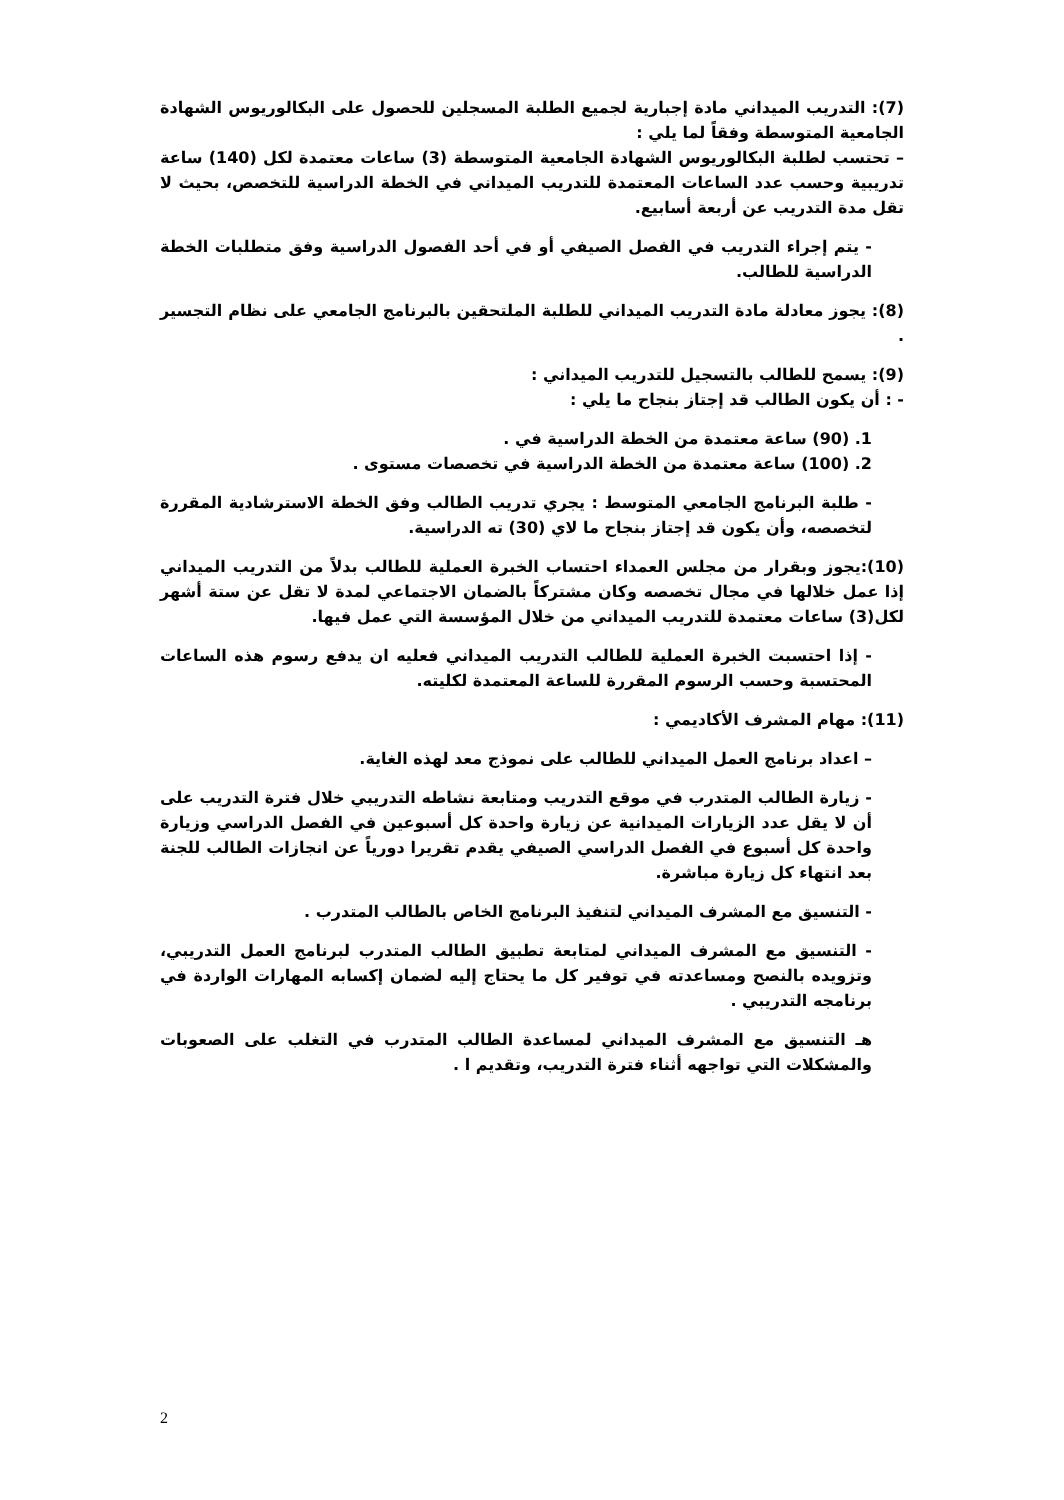(7): التدريب الميداني مادة إجبارية لجميع الطلبة المسجلين للحصول على البكالوريوس الشهادة الجامعية المتوسطة وفقاً لما يلي :
– تحتسب لطلبة البكالوريوس الشهادة الجامعية المتوسطة (3) ساعات معتمدة لكل (140) ساعة تدريبية وحسب عدد الساعات المعتمدة للتدريب الميداني في الخطة الدراسية للتخصص، بحيث لا تقل مدة التدريب عن أربعة أسابيع.
- يتم إجراء التدريب في الفصل الصيفي أو في أحد الفصول الدراسية وفق متطلبات الخطة الدراسية للطالب.
(8): يجوز معادلة مادة التدريب الميداني للطلبة الملتحقين بالبرنامج الجامعي على نظام التجسير .
(9): يسمح للطالب بالتسجيل للتدريب الميداني :
- : أن يكون الطالب قد إجتاز بنجاح ما يلي :
1. (90) ساعة معتمدة من الخطة الدراسية في .
2. (100) ساعة معتمدة من الخطة الدراسية في تخصصات مستوى .
- طلبة البرنامج الجامعي المتوسط : يجري تدريب الطالب وفق الخطة الاسترشادية المقررة لتخصصه، وأن يكون قد إجتاز بنجاح ما لاي (30) ته الدراسية.
(10):يجوز وبقرار من مجلس العمداء احتساب الخبرة العملية للطالب بدلاً من التدريب الميداني إذا عمل خلالها في مجال تخصصه وكان مشتركاً بالضمان الاجتماعي لمدة لا تقل عن ستة أشهر لكل(3) ساعات معتمدة للتدريب الميداني من خلال المؤسسة التي عمل فيها.
- إذا احتسبت الخبرة العملية للطالب التدريب الميداني فعليه ان يدفع رسوم هذه الساعات المحتسبة وحسب الرسوم المقررة للساعة المعتمدة لكليته.
(11): مهام المشرف الأكاديمي :
– اعداد برنامج العمل الميداني للطالب على نموذج معد لهذه الغاية.
- زيارة الطالب المتدرب في موقع التدريب ومتابعة نشاطه التدريبي خلال فترة التدريب على أن لا يقل عدد الزيارات الميدانية عن زيارة واحدة كل أسبوعين في الفصل الدراسي وزيارة واحدة كل أسبوع في الفصل الدراسي الصيفي يقدم تقريرا دورياً عن انجازات الطالب للجنة بعد انتهاء كل زيارة مباشرة.
- التنسيق مع المشرف الميداني لتنفيذ البرنامج الخاص بالطالب المتدرب .
- التنسيق مع المشرف الميداني لمتابعة تطبيق الطالب المتدرب لبرنامج العمل التدريبي، وتزويده بالنصح ومساعدته في توفير كل ما يحتاج إليه لضمان إكسابه المهارات الواردة في برنامجه التدريبي .
هـ التنسيق مع المشرف الميداني لمساعدة الطالب المتدرب في التغلب على الصعوبات والمشكلات التي تواجهه أثناء فترة التدريب، وتقديم ا .
2